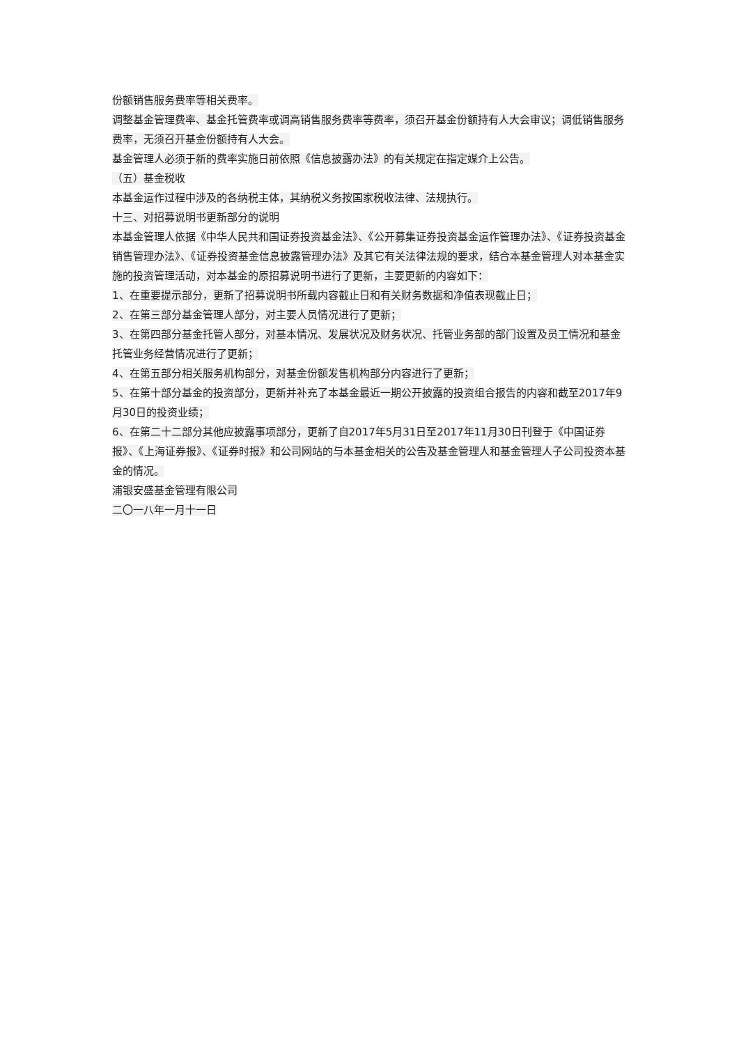份额销售服务费率等相关费率。
调整基金管理费率、基金托管费率或调高销售服务费率等费率，须召开基金份额持有人大会审议；调低销售服务费率，无须召开基金份额持有人大会。
基金管理人必须于新的费率实施日前依照《信息披露办法》的有关规定在指定媒介上公告。
（五）基金税收
本基金运作过程中涉及的各纳税主体，其纳税义务按国家税收法律、法规执行。
十三、对招募说明书更新部分的说明
本基金管理人依据《中华人民共和国证券投资基金法》、《公开募集证券投资基金运作管理办法》、《证券投资基金销售管理办法》、《证券投资基金信息披露管理办法》及其它有关法律法规的要求，结合本基金管理人对本基金实施的投资管理活动，对本基金的原招募说明书进行了更新，主要更新的内容如下：
1、在重要提示部分，更新了招募说明书所载内容截止日和有关财务数据和净值表现截止日；
2、在第三部分基金管理人部分，对主要人员情况进行了更新；
3、在第四部分基金托管人部分，对基本情况、发展状况及财务状况、托管业务部的部门设置及员工情况和基金托管业务经营情况进行了更新；
4、在第五部分相关服务机构部分，对基金份额发售机构部分内容进行了更新；
5、在第十部分基金的投资部分，更新并补充了本基金最近一期公开披露的投资组合报告的内容和截至2017年9月30日的投资业绩；
6、在第二十二部分其他应披露事项部分，更新了自2017年5月31日至2017年11月30日刊登于《中国证券报》、《上海证券报》、《证券时报》和公司网站的与本基金相关的公告及基金管理人和基金管理人子公司投资本基金的情况。
浦银安盛基金管理有限公司
二〇一八年一月十一日